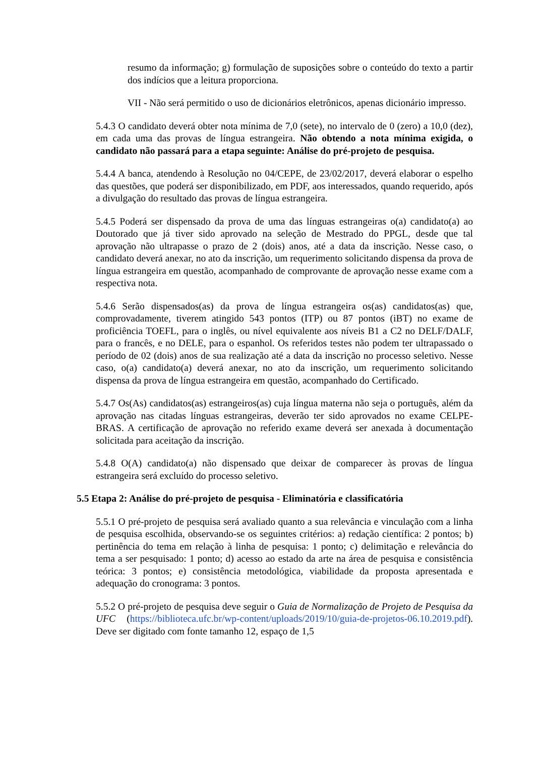resumo da informação; g) formulação de suposições sobre o conteúdo do texto a partir dos indícios que a leitura proporciona.
VII - Não será permitido o uso de dicionários eletrônicos, apenas dicionário impresso.
5.4.3 O candidato deverá obter nota mínima de 7,0 (sete), no intervalo de 0 (zero) a 10,0 (dez), em cada uma das provas de língua estrangeira. Não obtendo a nota mínima exigida, o candidato não passará para a etapa seguinte: Análise do pré-projeto de pesquisa.
5.4.4 A banca, atendendo à Resolução no 04/CEPE, de 23/02/2017, deverá elaborar o espelho das questões, que poderá ser disponibilizado, em PDF, aos interessados, quando requerido, após a divulgação do resultado das provas de língua estrangeira.
5.4.5 Poderá ser dispensado da prova de uma das línguas estrangeiras o(a) candidato(a) ao Doutorado que já tiver sido aprovado na seleção de Mestrado do PPGL, desde que tal aprovação não ultrapasse o prazo de 2 (dois) anos, até a data da inscrição. Nesse caso, o candidato deverá anexar, no ato da inscrição, um requerimento solicitando dispensa da prova de língua estrangeira em questão, acompanhado de comprovante de aprovação nesse exame com a respectiva nota.
5.4.6 Serão dispensados(as) da prova de língua estrangeira os(as) candidatos(as) que, comprovadamente, tiverem atingido 543 pontos (ITP) ou 87 pontos (iBT) no exame de proficiência TOEFL, para o inglês, ou nível equivalente aos níveis B1 a C2 no DELF/DALF, para o francês, e no DELE, para o espanhol. Os referidos testes não podem ter ultrapassado o período de 02 (dois) anos de sua realização até a data da inscrição no processo seletivo. Nesse caso, o(a) candidato(a) deverá anexar, no ato da inscrição, um requerimento solicitando dispensa da prova de língua estrangeira em questão, acompanhado do Certificado.
5.4.7 Os(As) candidatos(as) estrangeiros(as) cuja língua materna não seja o português, além da aprovação nas citadas línguas estrangeiras, deverão ter sido aprovados no exame CELPE-BRAS. A certificação de aprovação no referido exame deverá ser anexada à documentação solicitada para aceitação da inscrição.
5.4.8 O(A) candidato(a) não dispensado que deixar de comparecer às provas de língua estrangeira será excluído do processo seletivo.
5.5 Etapa 2: Análise do pré-projeto de pesquisa - Eliminatória e classificatória
5.5.1 O pré-projeto de pesquisa será avaliado quanto a sua relevância e vinculação com a linha de pesquisa escolhida, observando-se os seguintes critérios: a) redação científica: 2 pontos; b) pertinência do tema em relação à linha de pesquisa: 1 ponto; c) delimitação e relevância do tema a ser pesquisado: 1 ponto; d) acesso ao estado da arte na área de pesquisa e consistência teórica: 3 pontos; e) consistência metodológica, viabilidade da proposta apresentada e adequação do cronograma: 3 pontos.
5.5.2 O pré-projeto de pesquisa deve seguir o Guia de Normalização de Projeto de Pesquisa da UFC (https://biblioteca.ufc.br/wp-content/uploads/2019/10/guia-de-projetos-06.10.2019.pdf). Deve ser digitado com fonte tamanho 12, espaço de 1,5